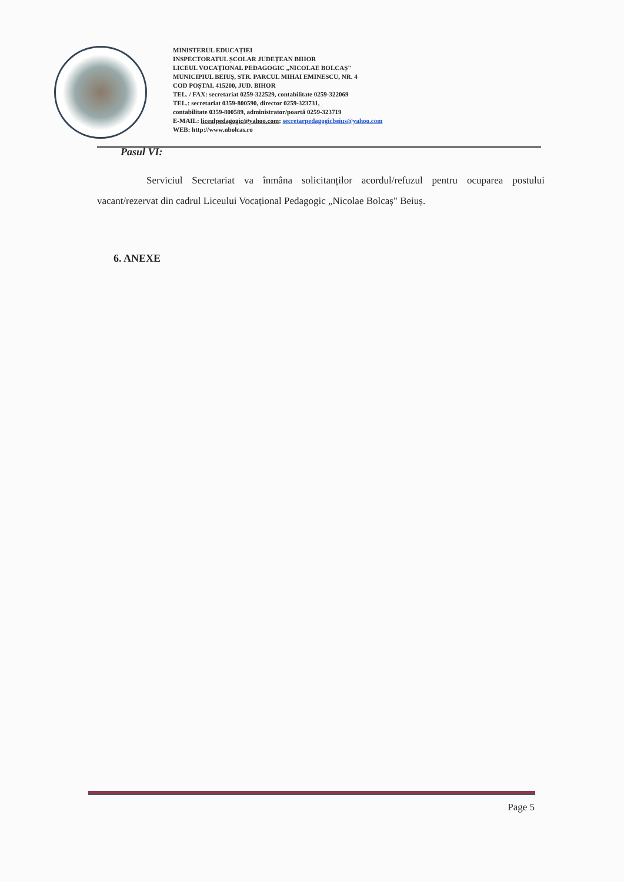MINISTERUL EDUCAȚIEI
INSPECTORATUL ȘCOLAR JUDEȚEAN BIHOR
LICEUL VOCAȚIONAL PEDAGOGIC „NICOLAE BOLCAȘ"
MUNICIPIUL BEIUȘ, STR. PARCUL MIHAI EMINESCU, NR. 4
COD POȘTAL 415200, JUD. BIHOR
TEL. / FAX: secretariat 0259-322529, contabilitate 0259-322069
TEL.: secretariat 0359-800590, director 0259-323731,
contabilitate 0359-800589, administrator/poartă 0259-323719
E-MAIL: liceulpedagogic@yahoo.com; secretarpedagogicbeius@yahoo.com
WEB: http://www.nbolcas.ro
Pasul VI:
Serviciul Secretariat va înmâna solicitanților acordul/refuzul pentru ocuparea postului vacant/rezervat din cadrul Liceului Vocațional Pedagogic „Nicolae Bolcaș" Beiuș.
6. ANEXE
Page 5